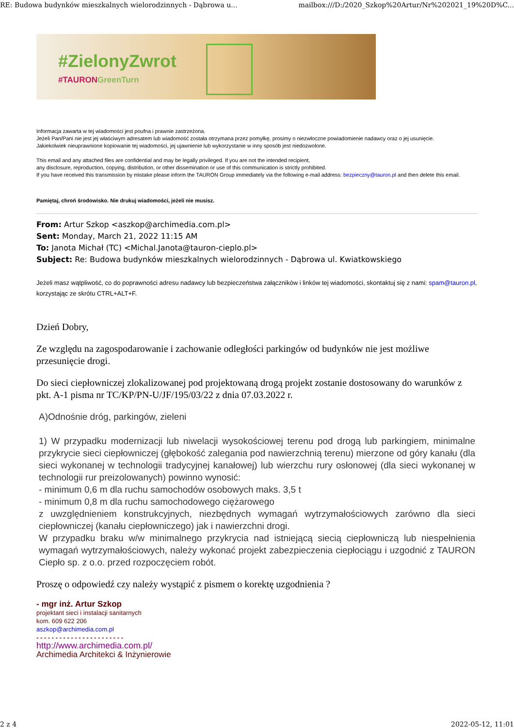RE: Budowa budynków mieszkalnych wielorodzinnych - Dąbrowa u... mailbox:///D:/2020_Szkop%20Artur/Nr%202021_19%20D%C...
#ZielonyZwrot
#TAURONGreenTurn
Informacja zawarta w tej wiadomości jest poufna i prawnie zastrzeżona.
Jeżeli Pan/Pani nie jest jej właściwym adresatem lub wiadomość została otrzymana przez pomyłkę, prosimy o niezwłoczne powiadomienie nadawcy oraz o jej usunięcie.
Jakiekolwiek nieuprawnione kopiowanie tej wiadomości, jej ujawnienie lub wykorzystanie w inny sposób jest niedozwolone.
This email and any attached files are confidential and may be legally privileged. If you are not the intended recipient,
any disclosure, reproduction, copying, distribution, or other dissemination or use of this communication is strictly prohibited.
If you have received this transmission by mistake please inform the TAURON Group immediately via the following e-mail address: bezpieczny@tauron.pl and then delete this email.
Pamiętaj, chroń środowisko. Nie drukuj wiadomości, jeżeli nie musisz.
From: Artur Szkop <aszkop@archimedia.com.pl>
Sent: Monday, March 21, 2022 11:15 AM
To: Janota Michał (TC) <Michal.Janota@tauron-cieplo.pl>
Subject: Re: Budowa budynków mieszkalnych wielorodzinnych - Dąbrowa ul. Kwiatkowskiego
Jeżeli masz wątpliwość, co do poprawności adresu nadawcy lub bezpieczeństwa załączników i linków tej wiadomości, skontaktuj się z nami: spam@tauron.pl, korzystając ze skrótu CTRL+ALT+F.
Dzień Dobry,
Ze względu na zagospodarowanie i zachowanie odległości parkingów od budynków nie jest możliwe przesunięcie drogi.
Do sieci ciepłowniczej zlokalizowanej pod projektowaną drogą projekt zostanie dostosowany do warunków z pkt. A-1 pisma nr TC/KP/PN-U/JF/195/03/22 z dnia 07.03.2022 r.
A)Odnośnie dróg, parkingów, zieleni
1) W przypadku modernizacji lub niwelacji wysokościowej terenu pod drogą lub parkingiem, minimalne przykrycie sieci ciepłowniczej (głębokość zalegania pod nawierzchnią terenu) mierzone od góry kanału (dla sieci wykonanej w technologii tradycyjnej kanałowej) lub wierzchu rury osłonowej (dla sieci wykonanej w technologii rur preizolowanych) powinno wynosić:
- minimum 0,6 m dla ruchu samochodów osobowych maks. 3,5 t
- minimum 0,8 m dla ruchu samochodowego ciężarowego
z uwzględnieniem konstrukcyjnych, niezbędnych wymagań wytrzymałościowych zarówno dla sieci ciepłowniczej (kanału ciepłowniczego) jak i nawierzchni drogi.
W przypadku braku w/w minimalnego przykrycia nad istniejącą siecią ciepłowniczą lub niespełnienia wymagań wytrzymałościowych, należy wykonać projekt zabezpieczenia ciepłociągu i uzgodnić z TAURON Ciepło sp. z o.o. przed rozpoczęciem robót.
Proszę o odpowiedź czy należy wystąpić z pismem o korektę uzgodnienia ?
- mgr inż. Artur Szkop
projektant sieci i instalacji sanitarnych
kom. 609 622 206
aszkop@archimedia.com.pl
- - - - - - - - - - - - - - - - - - - - - - -
http://www.archimedia.com.pl/
Archimedia Architekci & Inżynierowie
2 z 4 2022-05-12, 11:01